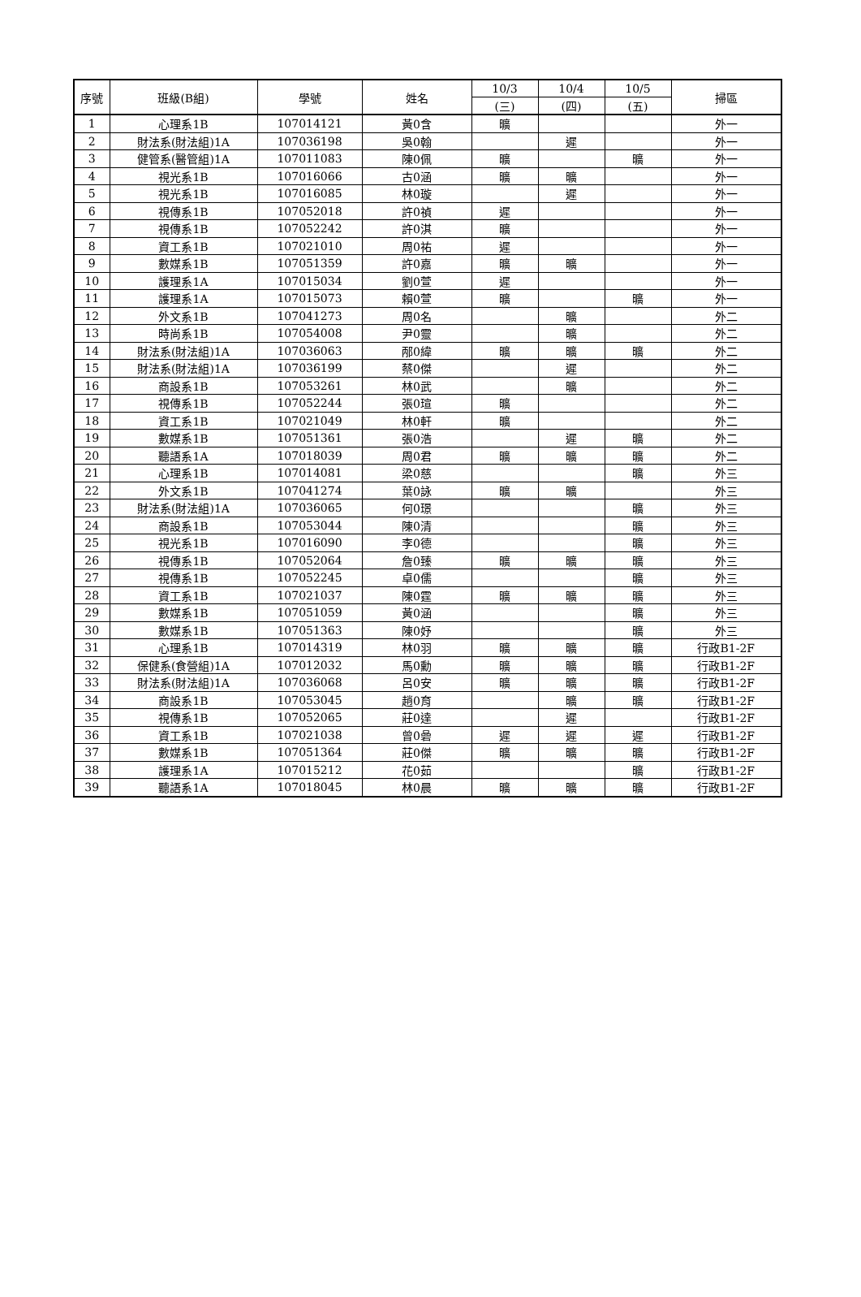| 序號 | 班級(B組) | 學號 | 姓名 | 10/3 | 10/4 | 10/5 | 掃區 |
| --- | --- | --- | --- | --- | --- | --- | --- |
| | | | | (三) | (四) | (五) | |
| 1 | 心理系1B | 107014121 | 黃0含 | 曠 | | | 外一 |
| 2 | 財法系(財法組)1A | 107036198 | 吳0翰 | | 遲 | | 外一 |
| 3 | 健管系(醫管組)1A | 107011083 | 陳0佩 | 曠 | | 曠 | 外一 |
| 4 | 視光系1B | 107016066 | 古0涵 | 曠 | 曠 | | 外一 |
| 5 | 視光系1B | 107016085 | 林0璇 | | 遲 | | 外一 |
| 6 | 視傳系1B | 107052018 | 許0禎 | 遲 | | | 外一 |
| 7 | 視傳系1B | 107052242 | 許0淇 | 曠 | | | 外一 |
| 8 | 資工系1B | 107021010 | 周0祐 | 遲 | | | 外一 |
| 9 | 數媒系1B | 107051359 | 許0嘉 | 曠 | 曠 | | 外一 |
| 10 | 護理系1A | 107015034 | 劉0萱 | 遲 | | | 外一 |
| 11 | 護理系1A | 107015073 | 賴0萱 | 曠 | | 曠 | 外一 |
| 12 | 外文系1B | 107041273 | 周0名 | | 曠 | | 外二 |
| 13 | 時尚系1B | 107054008 | 尹0靈 | | 曠 | | 外二 |
| 14 | 財法系(財法組)1A | 107036063 | 邴0緯 | 曠 | 曠 | 曠 | 外二 |
| 15 | 財法系(財法組)1A | 107036199 | 蔡0傑 | | 遲 | | 外二 |
| 16 | 商設系1B | 107053261 | 林0武 | | 曠 | | 外二 |
| 17 | 視傳系1B | 107052244 | 張0瑄 | 曠 | | | 外二 |
| 18 | 資工系1B | 107021049 | 林0軒 | 曠 | | | 外二 |
| 19 | 數媒系1B | 107051361 | 張0浩 | | 遲 | 曠 | 外二 |
| 20 | 聽語系1A | 107018039 | 周0君 | 曠 | 曠 | 曠 | 外二 |
| 21 | 心理系1B | 107014081 | 梁0慈 | | | 曠 | 外三 |
| 22 | 外文系1B | 107041274 | 葉0詠 | 曠 | 曠 | | 外三 |
| 23 | 財法系(財法組)1A | 107036065 | 何0璟 | | | 曠 | 外三 |
| 24 | 商設系1B | 107053044 | 陳0清 | | | 曠 | 外三 |
| 25 | 視光系1B | 107016090 | 李0德 | | | 曠 | 外三 |
| 26 | 視傳系1B | 107052064 | 詹0臻 | 曠 | 曠 | 曠 | 外三 |
| 27 | 視傳系1B | 107052245 | 卓0儒 | | | 曠 | 外三 |
| 28 | 資工系1B | 107021037 | 陳0霆 | 曠 | 曠 | 曠 | 外三 |
| 29 | 數媒系1B | 107051059 | 黃0涵 | | | 曠 | 外三 |
| 30 | 數媒系1B | 107051363 | 陳0妤 | | | 曠 | 外三 |
| 31 | 心理系1B | 107014319 | 林0羽 | 曠 | 曠 | 曠 | 行政B1-2F |
| 32 | 保健系(食營組)1A | 107012032 | 馬0勳 | 曠 | 曠 | 曠 | 行政B1-2F |
| 33 | 財法系(財法組)1A | 107036068 | 呂0安 | 曠 | 曠 | 曠 | 行政B1-2F |
| 34 | 商設系1B | 107053045 | 趙0育 | | 曠 | 曠 | 行政B1-2F |
| 35 | 視傳系1B | 107052065 | 莊0達 | | 遲 | | 行政B1-2F |
| 36 | 資工系1B | 107021038 | 曾0碞 | 遲 | 遲 | 遲 | 行政B1-2F |
| 37 | 數媒系1B | 107051364 | 莊0傑 | 曠 | 曠 | 曠 | 行政B1-2F |
| 38 | 護理系1A | 107015212 | 花0茹 | | | 曠 | 行政B1-2F |
| 39 | 聽語系1A | 107018045 | 林0晨 | 曠 | 曠 | 曠 | 行政B1-2F |